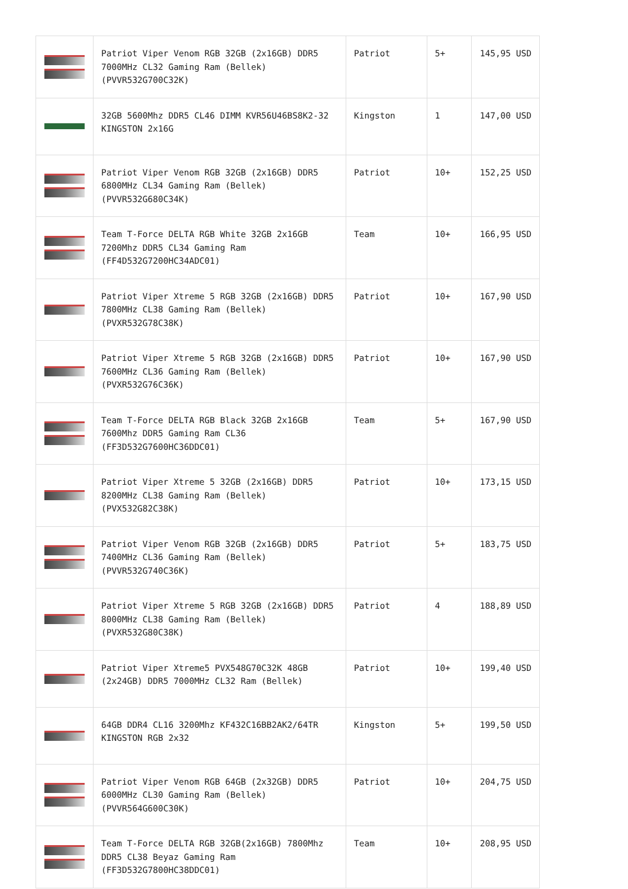| | Patriot Viper Venom RGB 32GB (2x16GB) DDR5 7000MHz CL32 Gaming Ram (Bellek) (PVVR532G700C32K) | Patriot | 5+ | 145,95 USD |
| | 32GB 5600Mhz DDR5 CL46 DIMM KVR56U46BS8K2-32 KINGSTON 2x16G | Kingston | 1 | 147,00 USD |
| | Patriot Viper Venom RGB 32GB (2x16GB) DDR5 6800MHz CL34 Gaming Ram (Bellek) (PVVR532G680C34K) | Patriot | 10+ | 152,25 USD |
| | Team T-Force DELTA RGB White 32GB 2x16GB 7200Mhz DDR5 CL34 Gaming Ram (FF4D532G7200HC34ADC01) | Team | 10+ | 166,95 USD |
| | Patriot Viper Xtreme 5 RGB 32GB (2x16GB) DDR5 7800MHz CL38 Gaming Ram (Bellek) (PVXR532G78C38K) | Patriot | 10+ | 167,90 USD |
| | Patriot Viper Xtreme 5 RGB 32GB (2x16GB) DDR5 7600MHz CL36 Gaming Ram (Bellek) (PVXR532G76C36K) | Patriot | 10+ | 167,90 USD |
| | Team T-Force DELTA RGB Black 32GB 2x16GB 7600Mhz DDR5 Gaming Ram CL36 (FF3D532G7600HC36DDC01) | Team | 5+ | 167,90 USD |
| | Patriot Viper Xtreme 5 32GB (2x16GB) DDR5 8200MHz CL38 Gaming Ram (Bellek) (PVX532G82C38K) | Patriot | 10+ | 173,15 USD |
| | Patriot Viper Venom RGB 32GB (2x16GB) DDR5 7400MHz CL36 Gaming Ram (Bellek) (PVVR532G740C36K) | Patriot | 5+ | 183,75 USD |
| | Patriot Viper Xtreme 5 RGB 32GB (2x16GB) DDR5 8000MHz CL38 Gaming Ram (Bellek) (PVXR532G80C38K) | Patriot | 4 | 188,89 USD |
| | Patriot Viper Xtreme5 PVX548G70C32K 48GB (2x24GB) DDR5 7000MHz CL32 Ram (Bellek) | Patriot | 10+ | 199,40 USD |
| | 64GB DDR4 CL16 3200Mhz KF432C16BB2AK2/64TR KINGSTON RGB 2x32 | Kingston | 5+ | 199,50 USD |
| | Patriot Viper Venom RGB 64GB (2x32GB) DDR5 6000MHz CL30 Gaming Ram (Bellek) (PVVR564G600C30K) | Patriot | 10+ | 204,75 USD |
| | Team T-Force DELTA RGB 32GB(2x16GB) 7800Mhz DDR5 CL38 Beyaz Gaming Ram (FF3D532G7800HC38DDC01) | Team | 10+ | 208,95 USD |